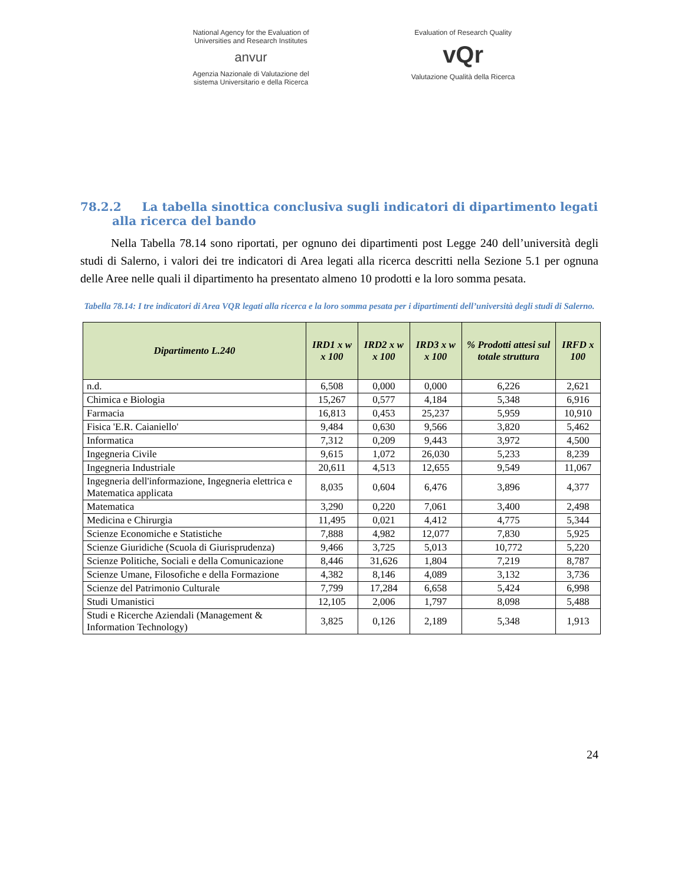National Agency for the Evaluation of
Universities and Research Institutes
anvur
Agenzia Nazionale di Valutazione del
sistema Universitario e della Ricerca
Evaluation of Research Quality
vQr
Valutazione Qualità della Ricerca
78.2.2 La tabella sinottica conclusiva sugli indicatori di dipartimento legati alla ricerca del bando
Nella Tabella 78.14 sono riportati, per ognuno dei dipartimenti post Legge 240 dell’università degli studi di Salerno, i valori dei tre indicatori di Area legati alla ricerca descritti nella Sezione 5.1 per ognuna delle Aree nelle quali il dipartimento ha presentato almeno 10 prodotti e la loro somma pesata.
Tabella 78.14: I tre indicatori di Area VQR legati alla ricerca e la loro somma pesata per i dipartimenti dell’università degli studi di Salerno.
| Dipartimento L.240 | IRD1 x w x 100 | IRD2 x w x 100 | IRD3 x w x 100 | % Prodotti attesi sul totale struttura | IRFD x 100 |
| --- | --- | --- | --- | --- | --- |
| n.d. | 6,508 | 0,000 | 0,000 | 6,226 | 2,621 |
| Chimica e Biologia | 15,267 | 0,577 | 4,184 | 5,348 | 6,916 |
| Farmacia | 16,813 | 0,453 | 25,237 | 5,959 | 10,910 |
| Fisica 'E.R. Caianiello' | 9,484 | 0,630 | 9,566 | 3,820 | 5,462 |
| Informatica | 7,312 | 0,209 | 9,443 | 3,972 | 4,500 |
| Ingegneria Civile | 9,615 | 1,072 | 26,030 | 5,233 | 8,239 |
| Ingegneria Industriale | 20,611 | 4,513 | 12,655 | 9,549 | 11,067 |
| Ingegneria dell'informazione, Ingegneria elettrica e Matematica applicata | 8,035 | 0,604 | 6,476 | 3,896 | 4,377 |
| Matematica | 3,290 | 0,220 | 7,061 | 3,400 | 2,498 |
| Medicina e Chirurgia | 11,495 | 0,021 | 4,412 | 4,775 | 5,344 |
| Scienze Economiche e Statistiche | 7,888 | 4,982 | 12,077 | 7,830 | 5,925 |
| Scienze Giuridiche (Scuola di Giurisprudenza) | 9,466 | 3,725 | 5,013 | 10,772 | 5,220 |
| Scienze Politiche, Sociali e della Comunicazione | 8,446 | 31,626 | 1,804 | 7,219 | 8,787 |
| Scienze Umane, Filosofiche e della Formazione | 4,382 | 8,146 | 4,089 | 3,132 | 3,736 |
| Scienze del Patrimonio Culturale | 7,799 | 17,284 | 6,658 | 5,424 | 6,998 |
| Studi Umanistici | 12,105 | 2,006 | 1,797 | 8,098 | 5,488 |
| Studi e Ricerche Aziendali (Management & Information Technology) | 3,825 | 0,126 | 2,189 | 5,348 | 1,913 |
24